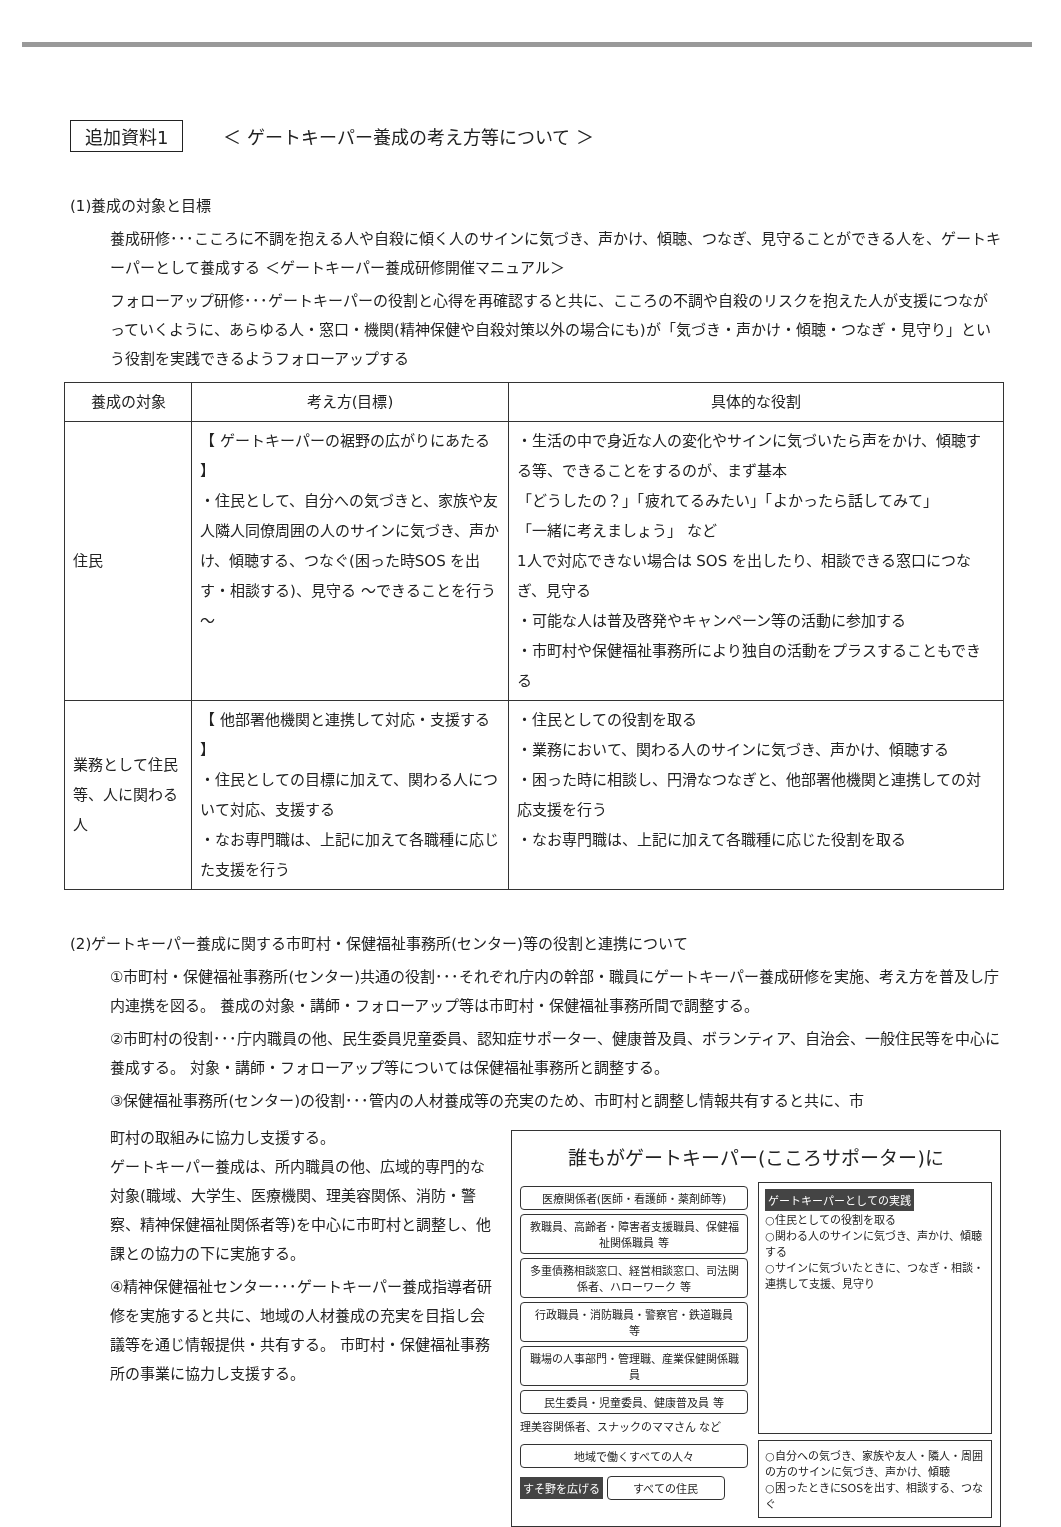追加資料1 ＜ ゲートキーパー養成の考え方等について ＞
(1)養成の対象と目標
養成研修･･･こころに不調を抱える人や自殺に傾く人のサインに気づき、声かけ、傾聴、つなぎ、見守ることができる人を、ゲートキーパーとして養成する ＜ゲートキーパー養成研修開催マニュアル＞
フォローアップ研修･･･ゲートキーパーの役割と心得を再確認すると共に、こころの不調や自殺のリスクを抱えた人が支援につながっていくように、あらゆる人・窓口・機関(精神保健や自殺対策以外の場合にも)が「気づき・声かけ・傾聴・つなぎ・見守り」という役割を実践できるようフォローアップする
| 養成の対象 | 考え方(目標) | 具体的な役割 |
| --- | --- | --- |
| 住民 | 【 ゲートキーパーの裾野の広がりにあたる 】 ・住民として、自分への気づきと、家族や友人隣人同僚周囲の人のサインに気づき、声かけ、傾聴する、つなぐ(困った時SOS を出す・相談する)、見守る ～できることを行う～ | ・生活の中で身近な人の変化やサインに気づいたら声をかけ、傾聴する等、できることをするのが、まず基本 「どうしたの？」「疲れてるみたい」「よかったら話してみて」 「一緒に考えましょう」 など 1人で対応できない場合は SOS を出したり、相談できる窓口につなぎ、見守る ・可能な人は普及啓発やキャンペーン等の活動に参加する ・市町村や保健福祉事務所により独自の活動をプラスすることもできる |
| 業務として住民等、人に関わる人 | 【 他部署他機関と連携して対応・支援する 】 ・住民としての目標に加えて、関わる人について対応、支援する ・なお専門職は、上記に加えて各職種に応じた支援を行う | ・住民としての役割を取る ・業務において、関わる人のサインに気づき、声かけ、傾聴する ・困った時に相談し、円滑なつなぎと、他部署他機関と連携しての対応支援を行う ・なお専門職は、上記に加えて各職種に応じた役割を取る |
(2)ゲートキーパー養成に関する市町村・保健福祉事務所(センター)等の役割と連携について
①市町村・保健福祉事務所(センター)共通の役割･･･それぞれ庁内の幹部・職員にゲートキーパー養成研修を実施、考え方を普及し庁内連携を図る。 養成の対象・講師・フォローアップ等は市町村・保健福祉事務所間で調整する。
②市町村の役割･･･庁内職員の他、民生委員児童委員、認知症サポーター、健康普及員、ボランティア、自治会、一般住民等を中心に養成する。 対象・講師・フォローアップ等については保健福祉事務所と調整する。
③保健福祉事務所(センター)の役割･･･管内の人材養成等の充実のため、市町村と調整し情報共有すると共に、市
町村の取組みに協力し支援する。
ゲートキーパー養成は、所内職員の他、広域的専門的な対象(職域、大学生、医療機関、理美容関係、消防・警察、精神保健福祉関係者等)を中心に市町村と調整し、他課との協力の下に実施する。
④精神保健福祉センター･･･ゲートキーパー養成指導者研修を実施すると共に、地域の人材養成の充実を目指し会議等を通じ情報提供・共有する。 市町村・保健福祉事務所の事業に協力し支援する。
誰もがゲートキーパー(こころサポーター)に
医療関係者(医師・看護師・薬剤師等)
教職員、高齢者・障害者支援職員、保健福祉関係職員 等
多重債務相談窓口、経営相談窓口、司法関係者、ハローワーク 等
行政職員・消防職員・警察官・鉄道職員 等
職場の人事部門・管理職、産業保健関係職員
民生委員・児童委員、健康普及員 等
理美容関係者、スナックのママさん など
ゲートキーパーとしての実践
○住民としての役割を取る
○関わる人のサインに気づき、声かけ、傾聴する
○サインに気づいたときに、つなぎ・相談・連携して支援、見守り
地域で働くすべての人々
すそ野を広げる すべての住民
○自分への気づき、家族や友人・隣人・周囲の方のサインに気づき、声かけ、傾聴
○困ったときにSOSを出す、相談する、つなぐ